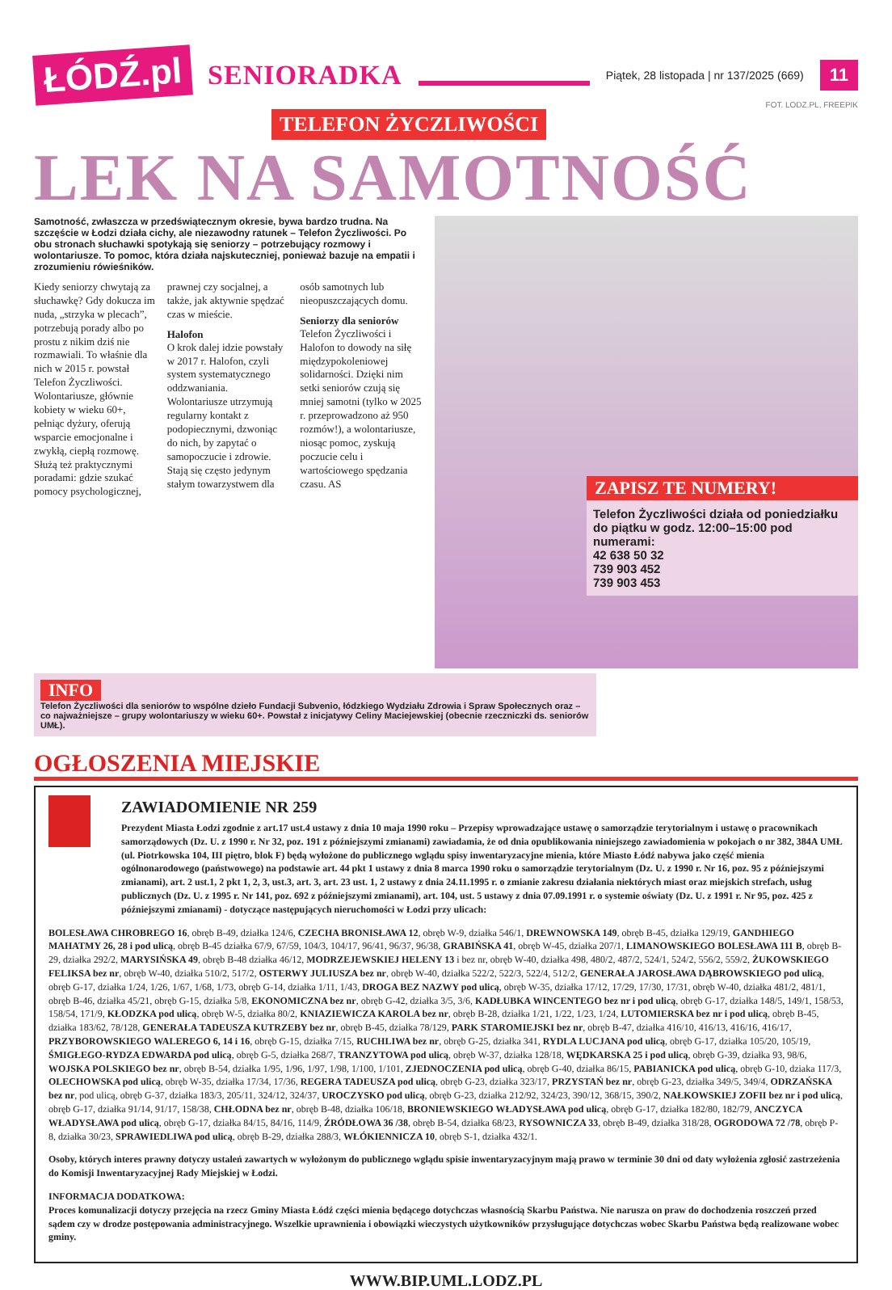ŁÓDŹ.pl
SENIORADKA
Piątek, 28 listopada | nr 137/2025 (669)
11
FOT. LODZ.PL, FREEPIK
TELEFON ŻYCZLIWOŚCI
LEK NA SAMOTNOŚĆ
Samotność, zwłaszcza w przedświątecznym okresie, bywa bardzo trudna. Na szczęście w Łodzi działa cichy, ale niezawodny ratunek – Telefon Życzliwości. Po obu stronach słuchawki spotykają się seniorzy – potrzebujący rozmowy i wolontariusze. To pomoc, która działa najskuteczniej, ponieważ bazuje na empatii i zrozumieniu rówieśników.
Kiedy seniorzy chwytają za słuchawkę? Gdy dokucza im nuda, „strzyka w plecach”, potrzebują porady albo po prostu z nikim dziś nie rozmawiali. To właśnie dla nich w 2015 r. powstał Telefon Życzliwości. Wolontariusze, głównie kobiety w wieku 60+, pełniąc dyżury, oferują wsparcie emocjonalne i zwykłą, ciepłą rozmowę. Służą też praktycznymi poradami: gdzie szukać pomocy psychologicznej, prawnej czy socjalnej, a także, jak aktywnie spędzać czas w mieście.
Halofon
O krok dalej idzie powstały w 2017 r. Halofon, czyli system systematycznego oddzwaniania. Wolontariusze utrzymują regularny kontakt z podopiecznymi, dzwoniąc do nich, by zapytać o samopoczucie i zdrowie. Stają się często jedynym stałym towarzystwem dla osób samotnych lub nieopuszczających domu.
Seniorzy dla seniorów
Telefon Życzliwości i Halofon to dowody na siłę międzypokoleniowej solidarności. Dzięki nim setki seniorów czują się mniej samotni (tylko w 2025 r. przeprowadzono aż 950 rozmów!), a wolontariusze, niosąc pomoc, zyskują poczucie celu i wartościowego spędzania czasu. AS
ZAPISZ TE NUMERY!
Telefon Życzliwości działa od poniedziałku do piątku w godz. 12:00–15:00 pod numerami:
42 638 50 32
739 903 452
739 903 453
INFO
Telefon Życzliwości dla seniorów to wspólne dzieło Fundacji Subvenio, łódzkiego Wydziału Zdrowia i Spraw Społecznych oraz – co najważniejsze – grupy wolontariuszy w wieku 60+. Powstał z inicjatywy Celiny Maciejewskiej (obecnie rzeczniczki ds. seniorów UMŁ).
OGŁOSZENIA MIEJSKIE
ZAWIADOMIENIE NR 259
Prezydent Miasta Łodzi zgodnie z art.17 ust.4 ustawy z dnia 10 maja 1990 roku – Przepisy wprowadzające ustawę o samorządzie terytorialnym i ustawę o pracownikach samorządowych (Dz. U. z 1990 r. Nr 32, poz. 191 z późniejszymi zmianami) zawiadamia, że od dnia opublikowania niniejszego zawiadomienia w pokojach o nr 382, 384A UMŁ (ul. Piotrkowska 104, III piętro, blok F) będą wyłożone do publicznego wglądu spisy inwentaryzacyjne mienia, które Miasto Łódź nabywa jako część mienia ogólnonarodowego (państwowego) na podstawie art. 44 pkt 1 ustawy z dnia 8 marca 1990 roku o samorządzie terytorialnym (Dz. U. z 1990 r. Nr 16, poz. 95 z późniejszymi zmianami), art. 2 ust.1, 2 pkt 1, 2, 3, ust.3, art. 3, art. 23 ust. 1, 2 ustawy z dnia 24.11.1995 r. o zmianie zakresu działania niektórych miast oraz miejskich strefach, usług publicznych (Dz. U. z 1995 r. Nr 141, poz. 692 z późniejszymi zmianami), art. 104, ust. 5 ustawy z dnia 07.09.1991 r. o systemie oświaty (Dz. U. z 1991 r. Nr 95, poz. 425 z późniejszymi zmianami) - dotyczące następujących nieruchomości w Łodzi przy ulicach:
BOLESŁAWA CHROBREGO 16, obręb B-49, działka 124/6, CZECHA BRONISŁAWA 12, obręb W-9, działka 546/1, DREWNOWSKA 149, obręb B-45, działka 129/19, GANDHIEGO MAHATMY 26, 28 i pod ulicą, obręb B-45 działka 67/9, 67/59, 104/3, 104/17, 96/41, 96/37, 96/38, GRABIŃSKA 41, obręb W-45, działka 207/1, LIMANOWSKIEGO BOLESŁAWA 111 B, obręb B-29, działka 292/2, MARYSIŃSKA 49, obręb B-48 działka 46/12, MODRZEJEWSKIEJ HELENY 13 i bez nr, obręb W-40, działka 498, 480/2, 487/2, 524/1, 524/2, 556/2, 559/2, ŻUKOWSKIEGO FELIKSA bez nr, obręb W-40, działka 510/2, 517/2, OSTERWY JULIUSZA bez nr, obręb W-40, działka 522/2, 522/3, 522/4, 512/2, GENERAŁA JAROSŁAWA DĄBROWSKIEGO pod ulicą, obręb G-17, działka 1/24, 1/26, 1/67, 1/68, 1/73, obręb G-14, działka 1/11, 1/43, DROGA BEZ NAZWY pod ulicą, obręb W-35, działka 17/12, 17/29, 17/30, 17/31, obręb W-40, działka 481/2, 481/1, obręb B-46, działka 45/21, obręb G-15, działka 5/8, EKONOMICZNA bez nr, obręb G-42, działka 3/5, 3/6, KADŁUBKA WINCENTEGO bez nr i pod ulicą, obręb G-17, działka 148/5, 149/1, 158/53, 158/54, 171/9, KŁODZKA pod ulicą, obręb W-5, działka 80/2, KNIAZIEWICZA KAROLA bez nr, obręb B-28, działka 1/21, 1/22, 1/23, 1/24, LUTOMIERSKA bez nr i pod ulicą, obręb B-45, działka 183/62, 78/128, GENERAŁA TADEUSZA KUTRZEBY bez nr, obręb B-45, działka 78/129, PARK STAROMIEJSKI bez nr, obręb B-47, działka 416/10, 416/13, 416/16, 416/17, PRZYBOROWSKIEGO WALEREGO 6, 14 i 16, obręb G-15, działka 7/15, RUCHLIWA bez nr, obręb G-25, działka 341, RYDLA LUCJANA pod ulicą, obręb G-17, działka 105/20, 105/19, ŚMIGŁEGO-RYDZA EDWARDA pod ulicą, obręb G-5, działka 268/7, TRANZYTOWA pod ulicą, obręb W-37, działka 128/18, WĘDKARSKA 25 i pod ulicą, obręb G-39, działka 93, 98/6, WOJSKA POLSKIEGO bez nr, obręb B-54, działka 1/95, 1/96, 1/97, 1/98, 1/100, 1/101, ZJEDNOCZENIA pod ulicą, obręb G-40, działka 86/15, PABIANICKA pod ulicą, obręb G-10, dziaka 117/3, OLECHOWSKA pod ulicą, obręb W-35, działka 17/34, 17/36, REGERA TADEUSZA pod ulicą, obręb G-23, działka 323/17, PRZYSTAŃ bez nr, obręb G-23, działka 349/5, 349/4, ODRZAŃSKA bez nr, pod ulicą, obręb G-37, działka 183/3, 205/11, 324/12, 324/37, UROCZYSKO pod ulicą, obręb G-23, działka 212/92, 324/23, 390/12, 368/15, 390/2, NAŁKOWSKIEJ ZOFII bez nr i pod ulicą, obręb G-17, działka 91/14, 91/17, 158/38, CHŁODNA bez nr, obręb B-48, działka 106/18, BRONIEWSKIEGO WŁADYSŁAWA pod ulicą, obręb G-17, działka 182/80, 182/79, ANCZYCA WŁADYSŁAWA pod ulicą, obręb G-17, działka 84/15, 84/16, 114/9, ŹRÓDŁOWA 36 /38, obręb B-54, działka 68/23, RYSOWNICZA 33, obręb B-49, działka 318/28, OGRODOWA 72 /78, obręb P-8, działka 30/23, SPRAWIEDLIWA pod ulicą, obręb B-29, działka 288/3, WŁÓKIENNICZA 10, obręb S-1, działka 432/1.
Osoby, których interes prawny dotyczy ustaleń zawartych w wyłożonym do publicznego wglądu spisie inwentaryzacyjnym mają prawo w terminie 30 dni od daty wyłożenia zgłosić zastrzeżenia do Komisji Inwentaryzacyjnej Rady Miejskiej w Łodzi.
INFORMACJA DODATKOWA:
Proces komunalizacji dotyczy przejęcia na rzecz Gminy Miasta Łódź części mienia będącego dotychczas własnością Skarbu Państwa. Nie narusza on praw do dochodzenia roszczeń przed sądem czy w drodze postępowania administracyjnego. Wszelkie uprawnienia i obowiązki wieczystych użytkowników przysługujące dotychczas wobec Skarbu Państwa będą realizowane wobec gminy.
WWW.BIP.UML.LODZ.PL